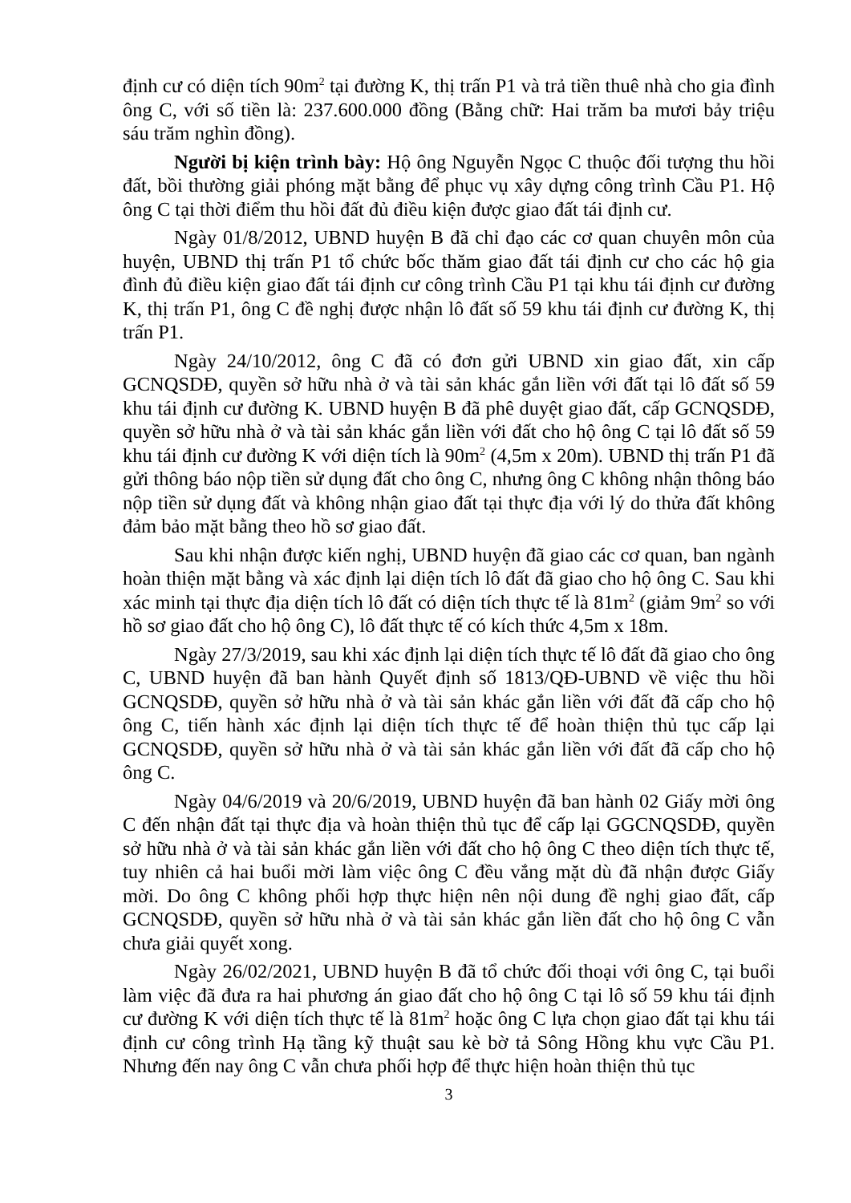định cư có diện tích 90m<sup>2</sup> tại đường K, thị trấn P1 và trả tiền thuê nhà cho gia đình ông C, với số tiền là: 237.600.000 đồng (Bằng chữ: Hai trăm ba mươi bảy triệu sáu trăm nghìn đồng).
Người bị kiện trình bày: Hộ ông Nguyễn Ngọc C thuộc đối tượng thu hồi đất, bồi thường giải phóng mặt bằng để phục vụ xây dựng công trình Cầu P1. Hộ ông C tại thời điểm thu hồi đất đủ điều kiện được giao đất tái định cư.
Ngày 01/8/2012, UBND huyện B đã chỉ đạo các cơ quan chuyên môn của huyện, UBND thị trấn P1 tổ chức bốc thăm giao đất tái định cư cho các hộ gia đình đủ điều kiện giao đất tái định cư công trình Cầu P1 tại khu tái định cư đường K, thị trấn P1, ông C đề nghị được nhận lô đất số 59 khu tái định cư đường K, thị trấn P1.
Ngày 24/10/2012, ông C đã có đơn gửi UBND xin giao đất, xin cấp GCNQSDĐ, quyền sở hữu nhà ở và tài sản khác gắn liền với đất tại lô đất số 59 khu tái định cư đường K. UBND huyện B đã phê duyệt giao đất, cấp GCNQSDĐ, quyền sở hữu nhà ở và tài sản khác gắn liền với đất cho hộ ông C tại lô đất số 59 khu tái định cư đường K với diện tích là 90m<sup>2</sup> (4,5m x 20m). UBND thị trấn P1 đã gửi thông báo nộp tiền sử dụng đất cho ông C, nhưng ông C không nhận thông báo nộp tiền sử dụng đất và không nhận giao đất tại thực địa với lý do thửa đất không đảm bảo mặt bằng theo hồ sơ giao đất.
Sau khi nhận được kiến nghị, UBND huyện đã giao các cơ quan, ban ngành hoàn thiện mặt bằng và xác định lại diện tích lô đất đã giao cho hộ ông C. Sau khi xác minh tại thực địa diện tích lô đất có diện tích thực tế là 81m<sup>2</sup> (giảm 9m<sup>2</sup> so với hồ sơ giao đất cho hộ ông C), lô đất thực tế có kích thức 4,5m x 18m.
Ngày 27/3/2019, sau khi xác định lại diện tích thực tế lô đất đã giao cho ông C, UBND huyện đã ban hành Quyết định số 1813/QĐ-UBND về việc thu hồi GCNQSDĐ, quyền sở hữu nhà ở và tài sản khác gắn liền với đất đã cấp cho hộ ông C, tiến hành xác định lại diện tích thực tế để hoàn thiện thủ tục cấp lại GCNQSDĐ, quyền sở hữu nhà ở và tài sản khác gắn liền với đất đã cấp cho hộ ông C.
Ngày 04/6/2019 và 20/6/2019, UBND huyện đã ban hành 02 Giấy mời ông C đến nhận đất tại thực địa và hoàn thiện thủ tục để cấp lại GGCNQSDĐ, quyền sở hữu nhà ở và tài sản khác gắn liền với đất cho hộ ông C theo diện tích thực tế, tuy nhiên cả hai buổi mời làm việc ông C đều vắng mặt dù đã nhận được Giấy mời. Do ông C không phối hợp thực hiện nên nội dung đề nghị giao đất, cấp GCNQSDĐ, quyền sở hữu nhà ở và tài sản khác gắn liền đất cho hộ ông C vẫn chưa giải quyết xong.
Ngày 26/02/2021, UBND huyện B đã tổ chức đối thoại với ông C, tại buổi làm việc đã đưa ra hai phương án giao đất cho hộ ông C tại lô số 59 khu tái định cư đường K với diện tích thực tế là 81m<sup>2</sup> hoặc ông C lựa chọn giao đất tại khu tái định cư công trình Hạ tầng kỹ thuật sau kè bờ tả Sông Hồng khu vực Cầu P1. Nhưng đến nay ông C vẫn chưa phối hợp để thực hiện hoàn thiện thủ tục
3